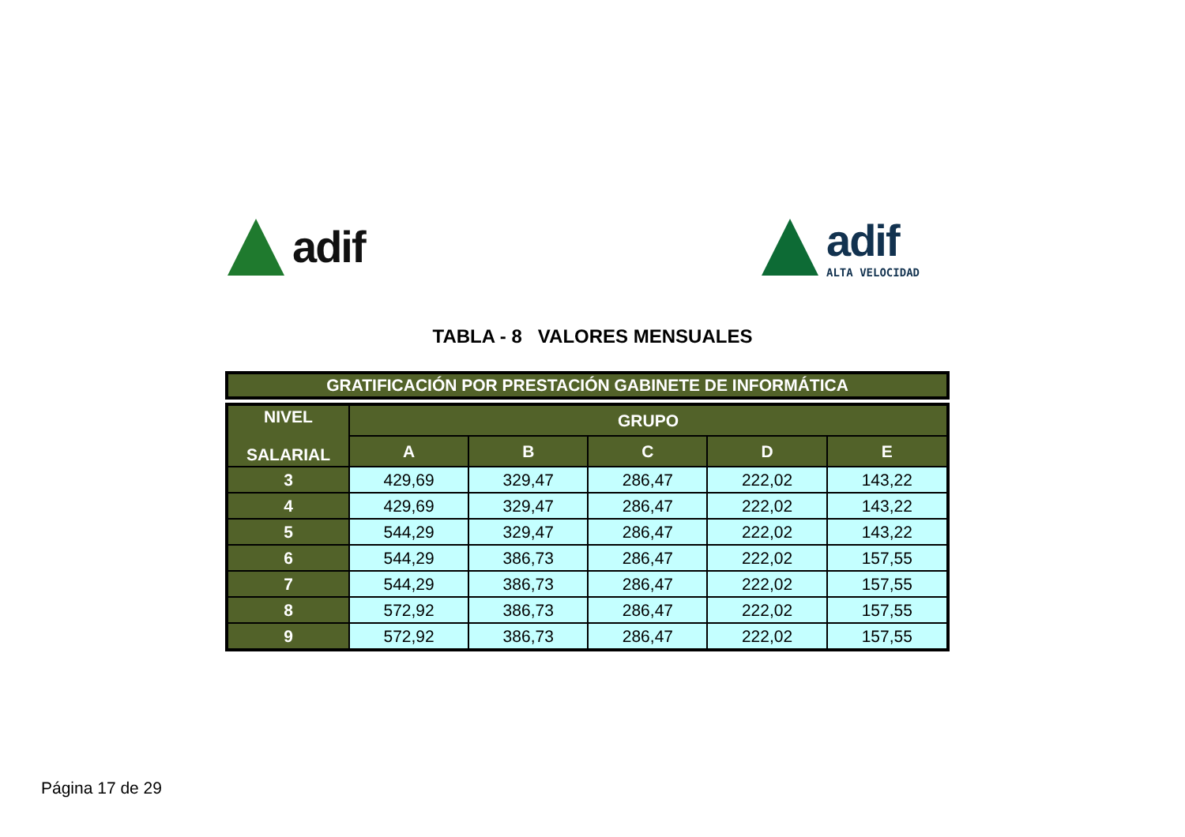adif
adif
ALTA VELOCIDAD
TABLA - 8 VALORES MENSUALES
GRATIFICACIÓN POR PRESTACIÓN GABINETE DE INFORMÁTICA
| NIVEL SALARIAL | GRUPO | | | | |
| --- | --- | --- | --- | --- | --- |
| | A | B | C | D | E |
| 3 | 429,69 | 329,47 | 286,47 | 222,02 | 143,22 |
| 4 | 429,69 | 329,47 | 286,47 | 222,02 | 143,22 |
| 5 | 544,29 | 329,47 | 286,47 | 222,02 | 143,22 |
| 6 | 544,29 | 386,73 | 286,47 | 222,02 | 157,55 |
| 7 | 544,29 | 386,73 | 286,47 | 222,02 | 157,55 |
| 8 | 572,92 | 386,73 | 286,47 | 222,02 | 157,55 |
| 9 | 572,92 | 386,73 | 286,47 | 222,02 | 157,55 |
Página 17 de 29